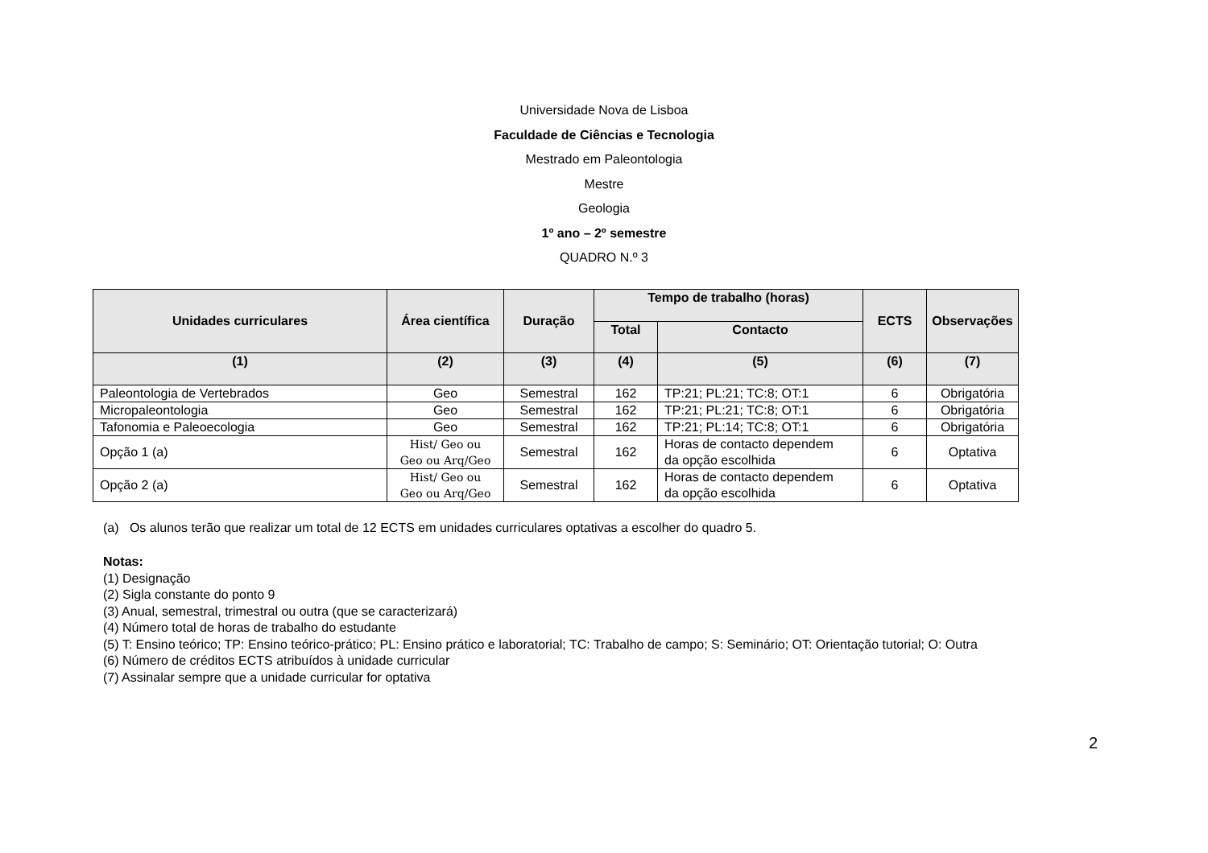Universidade Nova de Lisboa
Faculdade de Ciências e Tecnologia
Mestrado em Paleontologia
Mestre
Geologia
1º ano – 2º semestre
QUADRO N.º 3
| Unidades curriculares | Área científica | Duração | Tempo de trabalho (horas) | | ECTS | Observações |
| --- | --- | --- | --- | --- | --- | --- |
| | | | Total | Contacto | | |
| (1) | (2) | (3) | (4) | (5) | (6) | (7) |
| Paleontologia de Vertebrados | Geo | Semestral | 162 | TP:21; PL:21; TC:8; OT:1 | 6 | Obrigatória |
| Micropaleontologia | Geo | Semestral | 162 | TP:21; PL:21; TC:8; OT:1 | 6 | Obrigatória |
| Tafonomia e Paleoecologia | Geo | Semestral | 162 | TP:21; PL:14; TC:8; OT:1 | 6 | Obrigatória |
| Opção 1 (a) | Hist/ Geo ou Geo ou Arq/Geo | Semestral | 162 | Horas de contacto dependem da opção escolhida | 6 | Optativa |
| Opção 2 (a) | Hist/ Geo ou Geo ou Arq/Geo | Semestral | 162 | Horas de contacto dependem da opção escolhida | 6 | Optativa |
(a) Os alunos terão que realizar um total de 12 ECTS em unidades curriculares optativas a escolher do quadro 5.
Notas:
(1) Designação
(2) Sigla constante do ponto 9
(3) Anual, semestral, trimestral ou outra (que se caracterizará)
(4) Número total de horas de trabalho do estudante
(5) T: Ensino teórico; TP: Ensino teórico-prático; PL: Ensino prático e laboratorial; TC: Trabalho de campo; S: Seminário; OT: Orientação tutorial; O: Outra
(6) Número de créditos ECTS atribuídos à unidade curricular
(7) Assinalar sempre que a unidade curricular for optativa
2